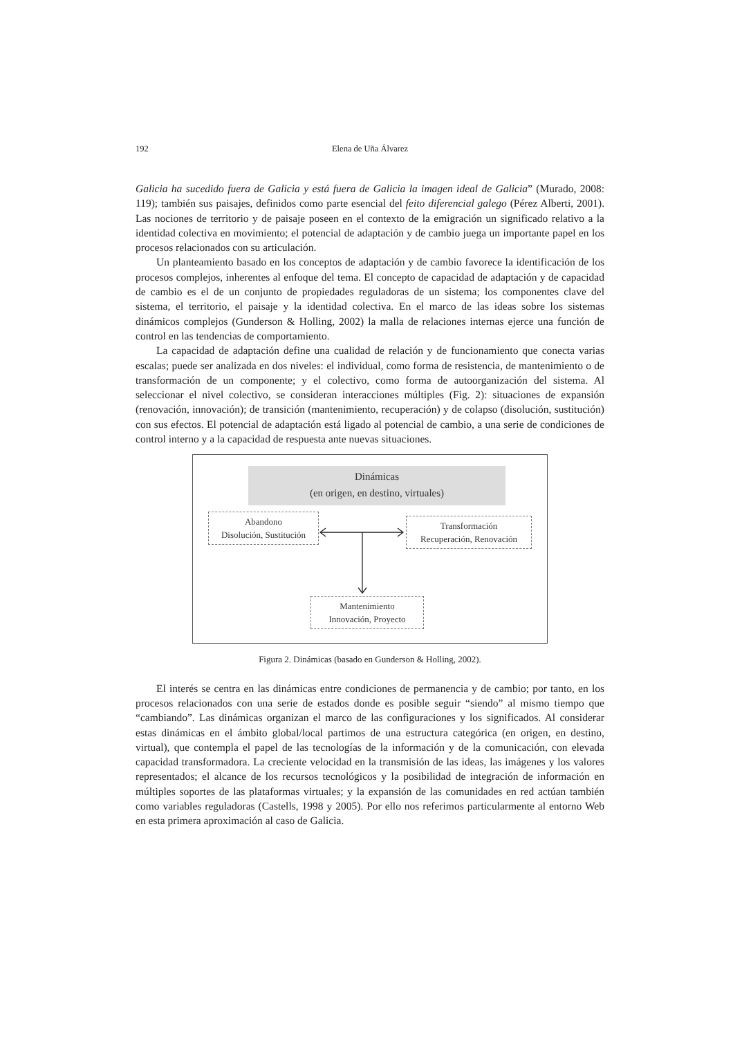192
Elena de Uña Álvarez
Galicia ha sucedido fuera de Galicia y está fuera de Galicia la imagen ideal de Galicia” (Murado, 2008: 119); también sus paisajes, definidos como parte esencial del feito diferencial galego (Pérez Alberti, 2001). Las nociones de territorio y de paisaje poseen en el contexto de la emigración un significado relativo a la identidad colectiva en movimiento; el potencial de adaptación y de cambio juega un importante papel en los procesos relacionados con su articulación.
Un planteamiento basado en los conceptos de adaptación y de cambio favorece la identificación de los procesos complejos, inherentes al enfoque del tema. El concepto de capacidad de adaptación y de capacidad de cambio es el de un conjunto de propiedades reguladoras de un sistema; los componentes clave del sistema, el territorio, el paisaje y la identidad colectiva. En el marco de las ideas sobre los sistemas dinámicos complejos (Gunderson & Holling, 2002) la malla de relaciones internas ejerce una función de control en las tendencias de comportamiento.
La capacidad de adaptación define una cualidad de relación y de funcionamiento que conecta varias escalas; puede ser analizada en dos niveles: el individual, como forma de resistencia, de mantenimiento o de transformación de un componente; y el colectivo, como forma de autoorganización del sistema. Al seleccionar el nivel colectivo, se consideran interacciones múltiples (Fig. 2): situaciones de expansión (renovación, innovación); de transición (mantenimiento, recuperación) y de colapso (disolución, sustitución) con sus efectos. El potencial de adaptación está ligado al potencial de cambio, a una serie de condiciones de control interno y a la capacidad de respuesta ante nuevas situaciones.
Dinámicas
(en origen, en destino, virtuales)
Abandono
Disolución, Sustitución
Transformación
Recuperación, Renovación
Mantenimiento
Innovación, Proyecto
Figura 2. Dinámicas (basado en Gunderson & Holling, 2002).
El interés se centra en las dinámicas entre condiciones de permanencia y de cambio; por tanto, en los procesos relacionados con una serie de estados donde es posible seguir “siendo” al mismo tiempo que “cambiando”. Las dinámicas organizan el marco de las configuraciones y los significados. Al considerar estas dinámicas en el ámbito global/local partimos de una estructura categórica (en origen, en destino, virtual), que contempla el papel de las tecnologías de la información y de la comunicación, con elevada capacidad transformadora. La creciente velocidad en la transmisión de las ideas, las imágenes y los valores representados; el alcance de los recursos tecnológicos y la posibilidad de integración de información en múltiples soportes de las plataformas virtuales; y la expansión de las comunidades en red actúan también como variables reguladoras (Castells, 1998 y 2005). Por ello nos referimos particularmente al entorno Web en esta primera aproximación al caso de Galicia.